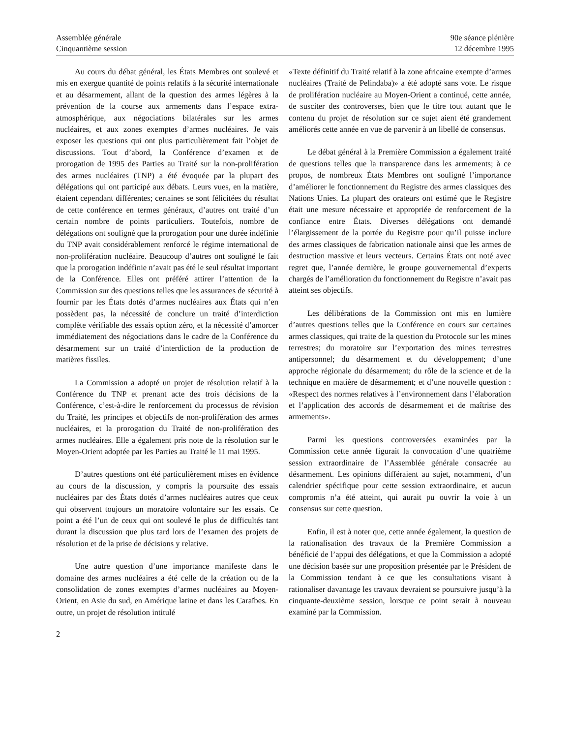Assemblée générale
Cinquantième session
90e séance plénière
12 décembre 1995
Au cours du débat général, les États Membres ont soulevé et mis en exergue quantité de points relatifs à la sécurité internationale et au désarmement, allant de la question des armes légères à la prévention de la course aux armements dans l’espace extra-atmosphérique, aux négociations bilatérales sur les armes nucléaires, et aux zones exemptes d’armes nucléaires. Je vais exposer les questions qui ont plus particulièrement fait l’objet de discussions. Tout d’abord, la Conférence d’examen et de prorogation de 1995 des Parties au Traité sur la non-prolifération des armes nucléaires (TNP) a été évoquée par la plupart des délégations qui ont participé aux débats. Leurs vues, en la matière, étaient cependant différentes; certaines se sont félicitées du résultat de cette conférence en termes généraux, d’autres ont traité d’un certain nombre de points particuliers. Toutefois, nombre de délégations ont souligné que la prorogation pour une durée indéfinie du TNP avait considérablement renforcé le régime international de non-prolifération nucléaire. Beaucoup d’autres ont souligné le fait que la prorogation indéfinie n’avait pas été le seul résultat important de la Conférence. Elles ont préféré attirer l’attention de la Commission sur des questions telles que les assurances de sécurité à fournir par les États dotés d’armes nucléaires aux États qui n’en possèdent pas, la nécessité de conclure un traité d’interdiction complète vérifiable des essais option zéro, et la nécessité d’amorcer immédiatement des négociations dans le cadre de la Conférence du désarmement sur un traité d’interdiction de la production de matières fissiles.
La Commission a adopté un projet de résolution relatif à la Conférence du TNP et prenant acte des trois décisions de la Conférence, c’est-à-dire le renforcement du processus de révision du Traité, les principes et objectifs de non-prolifération des armes nucléaires, et la prorogation du Traité de non-prolifération des armes nucléaires. Elle a également pris note de la résolution sur le Moyen-Orient adoptée par les Parties au Traité le 11 mai 1995.
D’autres questions ont été particulièrement mises en évidence au cours de la discussion, y compris la poursuite des essais nucléaires par des États dotés d’armes nucléaires autres que ceux qui observent toujours un moratoire volontaire sur les essais. Ce point a été l’un de ceux qui ont soulevé le plus de difficultés tant durant la discussion que plus tard lors de l’examen des projets de résolution et de la prise de décisions y relative.
Une autre question d’une importance manifeste dans le domaine des armes nucléaires a été celle de la création ou de la consolidation de zones exemptes d’armes nucléaires au Moyen-Orient, en Asie du sud, en Amérique latine et dans les Caraïbes. En outre, un projet de résolution intitulé
«Texte définitif du Traité relatif à la zone africaine exempte d’armes nucléaires (Traité de Pelindaba)» a été adopté sans vote. Le risque de prolifération nucléaire au Moyen-Orient a continué, cette année, de susciter des controverses, bien que le titre tout autant que le contenu du projet de résolution sur ce sujet aient été grandement améliorés cette année en vue de parvenir à un libellé de consensus.
Le débat général à la Première Commission a également traité de questions telles que la transparence dans les armements; à ce propos, de nombreux États Membres ont souligné l’importance d’améliorer le fonctionnement du Registre des armes classiques des Nations Unies. La plupart des orateurs ont estimé que le Registre était une mesure nécessaire et appropriée de renforcement de la confiance entre États. Diverses délégations ont demandé l’élargissement de la portée du Registre pour qu’il puisse inclure des armes classiques de fabrication nationale ainsi que les armes de destruction massive et leurs vecteurs. Certains États ont noté avec regret que, l’année dernière, le groupe gouvernemental d’experts chargés de l’amélioration du fonctionnement du Registre n’avait pas atteint ses objectifs.
Les délibérations de la Commission ont mis en lumière d’autres questions telles que la Conférence en cours sur certaines armes classiques, qui traite de la question du Protocole sur les mines terrestres; du moratoire sur l’exportation des mines terrestres antipersonnel; du désarmement et du développement; d’une approche régionale du désarmement; du rôle de la science et de la technique en matière de désarmement; et d’une nouvelle question : «Respect des normes relatives à l’environnement dans l’élaboration et l’application des accords de désarmement et de maîtrise des armements».
Parmi les questions controversées examinées par la Commission cette année figurait la convocation d’une quatrième session extraordinaire de l’Assemblée générale consacrée au désarmement. Les opinions différaient au sujet, notamment, d’un calendrier spécifique pour cette session extraordinaire, et aucun compromis n’a été atteint, qui aurait pu ouvrir la voie à un consensus sur cette question.
Enfin, il est à noter que, cette année également, la question de la rationalisation des travaux de la Première Commission a bénéficié de l’appui des délégations, et que la Commission a adopté une décision basée sur une proposition présentée par le Président de la Commission tendant à ce que les consultations visant à rationaliser davantage les travaux devraient se poursuivre jusqu’à la cinquante-deuxième session, lorsque ce point serait à nouveau examiné par la Commission.
2